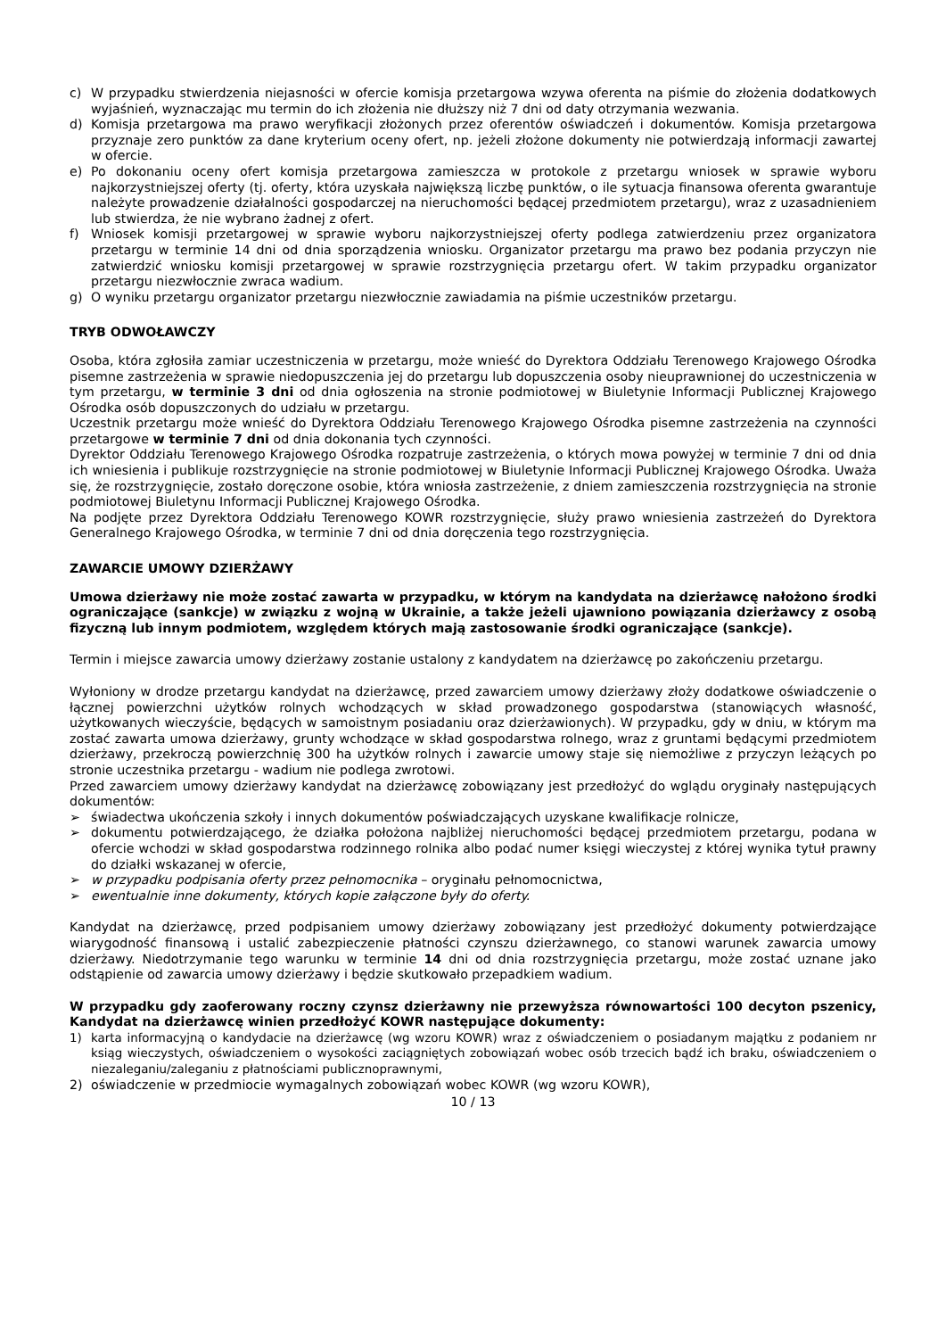c) W przypadku stwierdzenia niejasności w ofercie komisja przetargowa wzywa oferenta na piśmie do złożenia dodatkowych wyjaśnień, wyznaczając mu termin do ich złożenia nie dłuższy niż 7 dni od daty otrzymania wezwania.
d) Komisja przetargowa ma prawo weryfikacji złożonych przez oferentów oświadczeń i dokumentów. Komisja przetargowa przyznaje zero punktów za dane kryterium oceny ofert, np. jeżeli złożone dokumenty nie potwierdzają informacji zawartej w ofercie.
e) Po dokonaniu oceny ofert komisja przetargowa zamieszcza w protokole z przetargu wniosek w sprawie wyboru najkorzystniejszej oferty (tj. oferty, która uzyskała największą liczbę punktów, o ile sytuacja finansowa oferenta gwarantuje należyte prowadzenie działalności gospodarczej na nieruchomości będącej przedmiotem przetargu), wraz z uzasadnieniem lub stwierdza, że nie wybrano żadnej z ofert.
f) Wniosek komisji przetargowej w sprawie wyboru najkorzystniejszej oferty podlega zatwierdzeniu przez organizatora przetargu w terminie 14 dni od dnia sporządzenia wniosku. Organizator przetargu ma prawo bez podania przyczyn nie zatwierdzić wniosku komisji przetargowej w sprawie rozstrzygnięcia przetargu ofert. W takim przypadku organizator przetargu niezwłocznie zwraca wadium.
g) O wyniku przetargu organizator przetargu niezwłocznie zawiadamia na piśmie uczestników przetargu.
TRYB ODWOŁAWCZY
Osoba, która zgłosiła zamiar uczestniczenia w przetargu, może wnieść do Dyrektora Oddziału Terenowego Krajowego Ośrodka pisemne zastrzeżenia w sprawie niedopuszczenia jej do przetargu lub dopuszczenia osoby nieuprawnionej do uczestniczenia w tym przetargu, w terminie 3 dni od dnia ogłoszenia na stronie podmiotowej w Biuletynie Informacji Publicznej Krajowego Ośrodka osób dopuszczonych do udziału w przetargu.
Uczestnik przetargu może wnieść do Dyrektora Oddziału Terenowego Krajowego Ośrodka pisemne zastrzeżenia na czynności przetargowe w terminie 7 dni od dnia dokonania tych czynności.
Dyrektor Oddziału Terenowego Krajowego Ośrodka rozpatruje zastrzeżenia, o których mowa powyżej w terminie 7 dni od dnia ich wniesienia i publikuje rozstrzygnięcie na stronie podmiotowej w Biuletynie Informacji Publicznej Krajowego Ośrodka. Uważa się, że rozstrzygnięcie, zostało doręczone osobie, która wniosła zastrzeżenie, z dniem zamieszczenia rozstrzygnięcia na stronie podmiotowej Biuletynu Informacji Publicznej Krajowego Ośrodka.
Na podjęte przez Dyrektora Oddziału Terenowego KOWR rozstrzygnięcie, służy prawo wniesienia zastrzeżeń do Dyrektora Generalnego Krajowego Ośrodka, w terminie 7 dni od dnia doręczenia tego rozstrzygnięcia.
ZAWARCIE UMOWY DZIERŻAWY
Umowa dzierżawy nie może zostać zawarta w przypadku, w którym na kandydata na dzierżawcę nałożono środki ograniczające (sankcje) w związku z wojną w Ukrainie, a także jeżeli ujawniono powiązania dzierżawcy z osobą fizyczną lub innym podmiotem, względem których mają zastosowanie środki ograniczające (sankcje).
Termin i miejsce zawarcia umowy dzierżawy zostanie ustalony z kandydatem na dzierżawcę po zakończeniu przetargu.
Wyłoniony w drodze przetargu kandydat na dzierżawcę, przed zawarciem umowy dzierżawy złoży dodatkowe oświadczenie o łącznej powierzchni użytków rolnych wchodzących w skład prowadzonego gospodarstwa (stanowiących własność, użytkowanych wieczyście, będących w samoistnym posiadaniu oraz dzierżawionych). W przypadku, gdy w dniu, w którym ma zostać zawarta umowa dzierżawy, grunty wchodzące w skład gospodarstwa rolnego, wraz z gruntami będącymi przedmiotem dzierżawy, przekroczą powierzchnię 300 ha użytków rolnych i zawarcie umowy staje się niemożliwe z przyczyn leżących po stronie uczestnika przetargu - wadium nie podlega zwrotowi.
Przed zawarciem umowy dzierżawy kandydat na dzierżawcę zobowiązany jest przedłożyć do wglądu oryginały następujących dokumentów:
➢ świadectwa ukończenia szkoły i innych dokumentów poświadczających uzyskane kwalifikacje rolnicze,
➢ dokumentu potwierdzającego, że działka położona najbliżej nieruchomości będącej przedmiotem przetargu, podana w ofercie wchodzi w skład gospodarstwa rodzinnego rolnika albo podać numer księgi wieczystej z której wynika tytuł prawny do działki wskazanej w ofercie,
➢ w przypadku podpisania oferty przez pełnomocnika – oryginału pełnomocnictwa,
➢ ewentualnie inne dokumenty, których kopie załączone były do oferty.
Kandydat na dzierżawcę, przed podpisaniem umowy dzierżawy zobowiązany jest przedłożyć dokumenty potwierdzające wiarygodność finansową i ustalić zabezpieczenie płatności czynszu dzierżawnego, co stanowi warunek zawarcia umowy dzierżawy. Niedotrzymanie tego warunku w terminie 14 dni od dnia rozstrzygnięcia przetargu, może zostać uznane jako odstąpienie od zawarcia umowy dzierżawy i będzie skutkowało przepadkiem wadium.
W przypadku gdy zaoferowany roczny czynsz dzierżawny nie przewyższa równowartości 100 decyton pszenicy, Kandydat na dzierżawcę winien przedłożyć KOWR następujące dokumenty:
1) karta informacyjną o kandydacie na dzierżawcę (wg wzoru KOWR) wraz z oświadczeniem o posiadanym majątku z podaniem nr ksiąg wieczystych, oświadczeniem o wysokości zaciągniętych zobowiązań wobec osób trzecich bądź ich braku, oświadczeniem o niezaleganiu/zaleganiu z płatnościami publicznoprawnymi,
2) oświadczenie w przedmiocie wymagalnych zobowiązań wobec KOWR (wg wzoru KOWR),
10 / 13